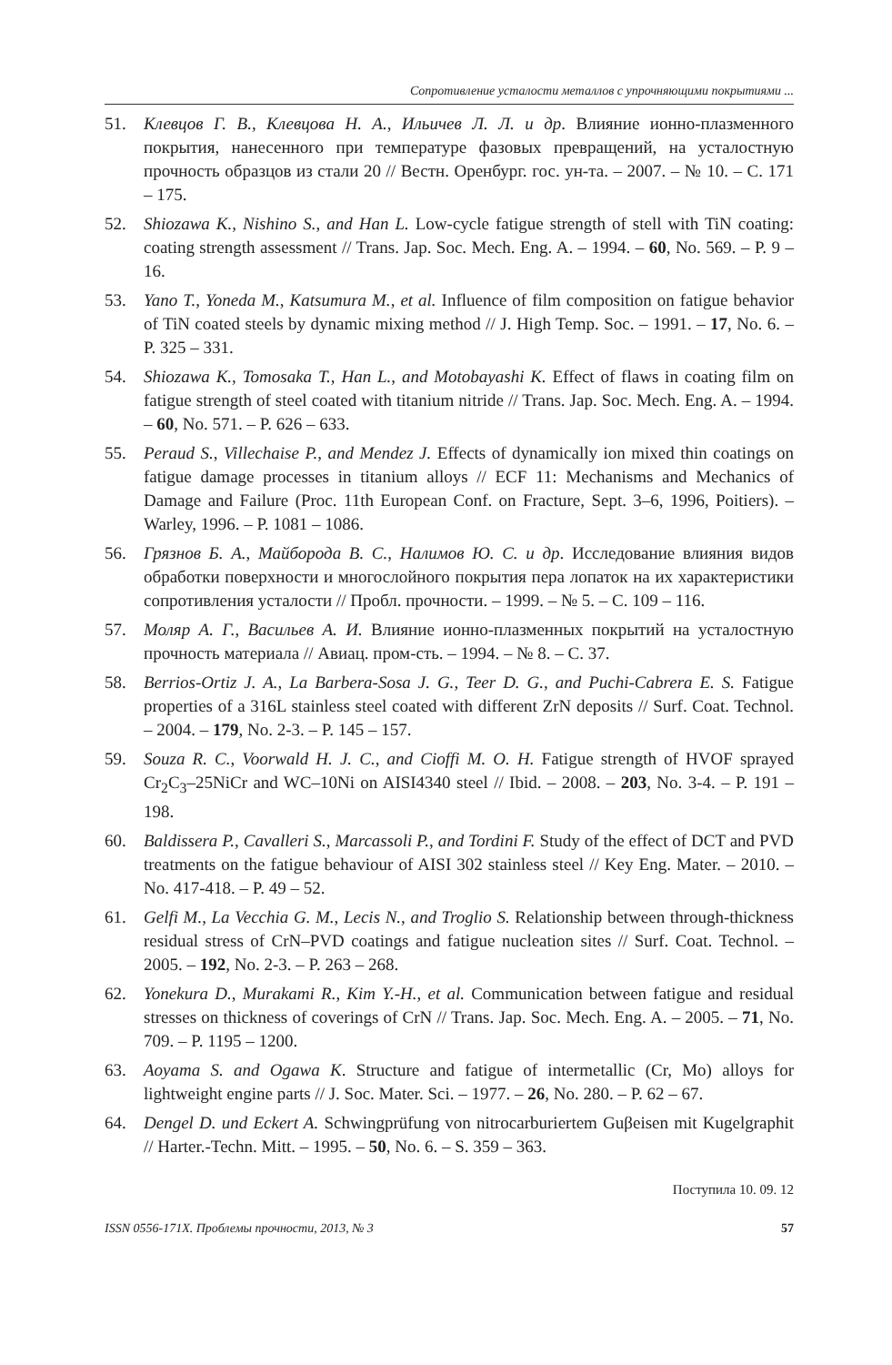Сопротивление усталости металлов с упрочняющими покрытиями ...
51. Клевцов Г. В., Клевцова Н. А., Ильичев Л. Л. и др. Влияние ионно-плазменного покрытия, нанесенного при температуре фазовых превращений, на усталостную прочность образцов из стали 20 // Вестн. Оренбург. гос. ун-та. – 2007. – № 10. – С. 171 – 175.
52. Shiozawa K., Nishino S., and Han L. Low-cycle fatigue strength of stell with TiN coating: coating strength assessment // Trans. Jap. Soc. Mech. Eng. A. – 1994. – 60, No. 569. – P. 9 – 16.
53. Yano T., Yoneda M., Katsumura M., et al. Influence of film composition on fatigue behavior of TiN coated steels by dynamic mixing method // J. High Temp. Soc. – 1991. – 17, No. 6. – P. 325 – 331.
54. Shiozawa K., Tomosaka T., Han L., and Motobayashi K. Effect of flaws in coating film on fatigue strength of steel coated with titanium nitride // Trans. Jap. Soc. Mech. Eng. A. – 1994. – 60, No. 571. – P. 626 – 633.
55. Peraud S., Villechaise P., and Mendez J. Effects of dynamically ion mixed thin coatings on fatigue damage processes in titanium alloys // ECF 11: Mechanisms and Mechanics of Damage and Failure (Proc. 11th European Conf. on Fracture, Sept. 3–6, 1996, Poitiers). – Warley, 1996. – P. 1081 – 1086.
56. Грязнов Б. А., Майборода В. С., Налимов Ю. С. и др. Исследование влияния видов обработки поверхности и многослойного покрытия пера лопаток на их характеристики сопротивления усталости // Пробл. прочности. – 1999. – № 5. – С. 109 – 116.
57. Моляр А. Г., Васильев А. И. Влияние ионно-плазменных покрытий на усталостную прочность материала // Авиац. пром-сть. – 1994. – № 8. – С. 37.
58. Berrios-Ortiz J. A., La Barbera-Sosa J. G., Teer D. G., and Puchi-Cabrera E. S. Fatigue properties of a 316L stainless steel coated with different ZrN deposits // Surf. Coat. Technol. – 2004. – 179, No. 2-3. – P. 145 – 157.
59. Souza R. C., Voorwald H. J. C., and Cioffi M. O. H. Fatigue strength of HVOF sprayed Cr<sub>2</sub>C<sub>3</sub>–25NiCr and WC–10Ni on AISI4340 steel // Ibid. – 2008. – 203, No. 3-4. – P. 191 – 198.
60. Baldissera P., Cavalleri S., Marcassoli P., and Tordini F. Study of the effect of DCT and PVD treatments on the fatigue behaviour of AISI 302 stainless steel // Key Eng. Mater. – 2010. – No. 417-418. – P. 49 – 52.
61. Gelfi M., La Vecchia G. M., Lecis N., and Troglio S. Relationship between through-thickness residual stress of CrN–PVD coatings and fatigue nucleation sites // Surf. Coat. Technol. – 2005. – 192, No. 2-3. – P. 263 – 268.
62. Yonekura D., Murakami R., Kim Y.-H., et al. Communication between fatigue and residual stresses on thickness of coverings of CrN // Trans. Jap. Soc. Mech. Eng. A. – 2005. – 71, No. 709. – P. 1195 – 1200.
63. Aoyama S. and Ogawa K. Structure and fatigue of intermetallic (Cr, Mo) alloys for lightweight engine parts // J. Soc. Mater. Sci. – 1977. – 26, No. 280. – P. 62 – 67.
64. Dengel D. und Eckert A. Schwingprüfung von nitrocarburiertem Guβeisen mit Kugelgraphit // Harter.-Techn. Mitt. – 1995. – 50, No. 6. – S. 359 – 363.
Поступила 10. 09. 12
ISSN 0556-171X. Проблемы прочности, 2013, № 3 57